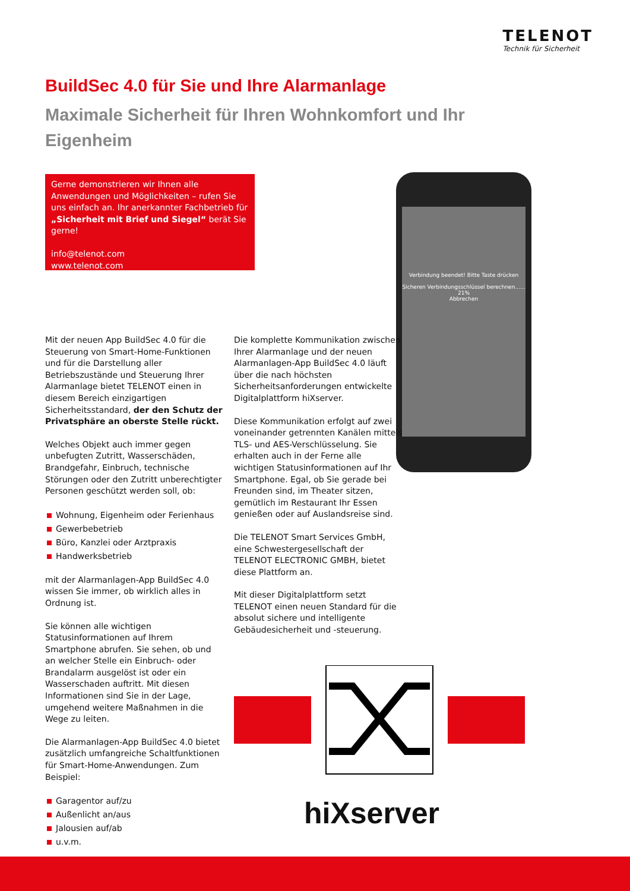TELENOT
Technik für Sicherheit
BuildSec 4.0 für Sie und Ihre Alarmanlage
Maximale Sicherheit für Ihren Wohnkomfort und Ihr Eigenheim
Gerne demonstrieren wir Ihnen alle Anwendungen und Möglichkeiten – rufen Sie uns einfach an. Ihr anerkannter Fachbetrieb für „Sicherheit mit Brief und Siegel“ berät Sie gerne!
info@telenot.com
www.telenot.com
Verbindung beendet! Bitte Taste drücken
Sicheren Verbindungsschlüssel berechnen...... 21%
Abbrechen
Mit der neuen App BuildSec 4.0 für die Steuerung von Smart-Home-Funktionen und für die Darstellung aller Betriebszustände und Steuerung Ihrer Alarmanlage bietet TELENOT einen in diesem Bereich einzigartigen Sicherheitsstandard, der den Schutz der Privatsphäre an oberste Stelle rückt.
Welches Objekt auch immer gegen unbefugten Zutritt, Wasserschäden, Brandgefahr, Einbruch, technische Störungen oder den Zutritt unberechtigter Personen geschützt werden soll, ob:
Wohnung, Eigenheim oder Ferienhaus
Gewerbebetrieb
Büro, Kanzlei oder Arztpraxis
Handwerksbetrieb
mit der Alarmanlagen-App BuildSec 4.0 wissen Sie immer, ob wirklich alles in Ordnung ist.
Sie können alle wichtigen Statusinformationen auf Ihrem Smartphone abrufen. Sie sehen, ob und an welcher Stelle ein Einbruch- oder Brandalarm ausgelöst ist oder ein Wasserschaden auftritt. Mit diesen Informationen sind Sie in der Lage, umgehend weitere Maßnahmen in die Wege zu leiten.
Die Alarmanlagen-App BuildSec 4.0 bietet zusätzlich umfangreiche Schaltfunktionen für Smart-Home-Anwendungen. Zum Beispiel:
Garagentor auf/zu
Außenlicht an/aus
Jalousien auf/ab
u.v.m.
Die komplette Kommunikation zwischen Ihrer Alarmanlage und der neuen Alarmanlagen-App BuildSec 4.0 läuft über die nach höchsten Sicherheitsanforderungen entwickelte Digitalplattform hiXserver.
Diese Kommunikation erfolgt auf zwei voneinander getrennten Kanälen mittels TLS- und AES-Verschlüsselung. Sie erhalten auch in der Ferne alle wichtigen Statusinformationen auf Ihr Smartphone. Egal, ob Sie gerade bei Freunden sind, im Theater sitzen, gemütlich im Restaurant Ihr Essen genießen oder auf Auslandsreise sind.
Die TELENOT Smart Services GmbH, eine Schwestergesellschaft der TELENOT ELECTRONIC GMBH, bietet diese Plattform an.
Mit dieser Digitalplattform setzt TELENOT einen neuen Standard für die absolut sichere und intelligente Gebäudesicherheit und -steuerung.
hiXserver